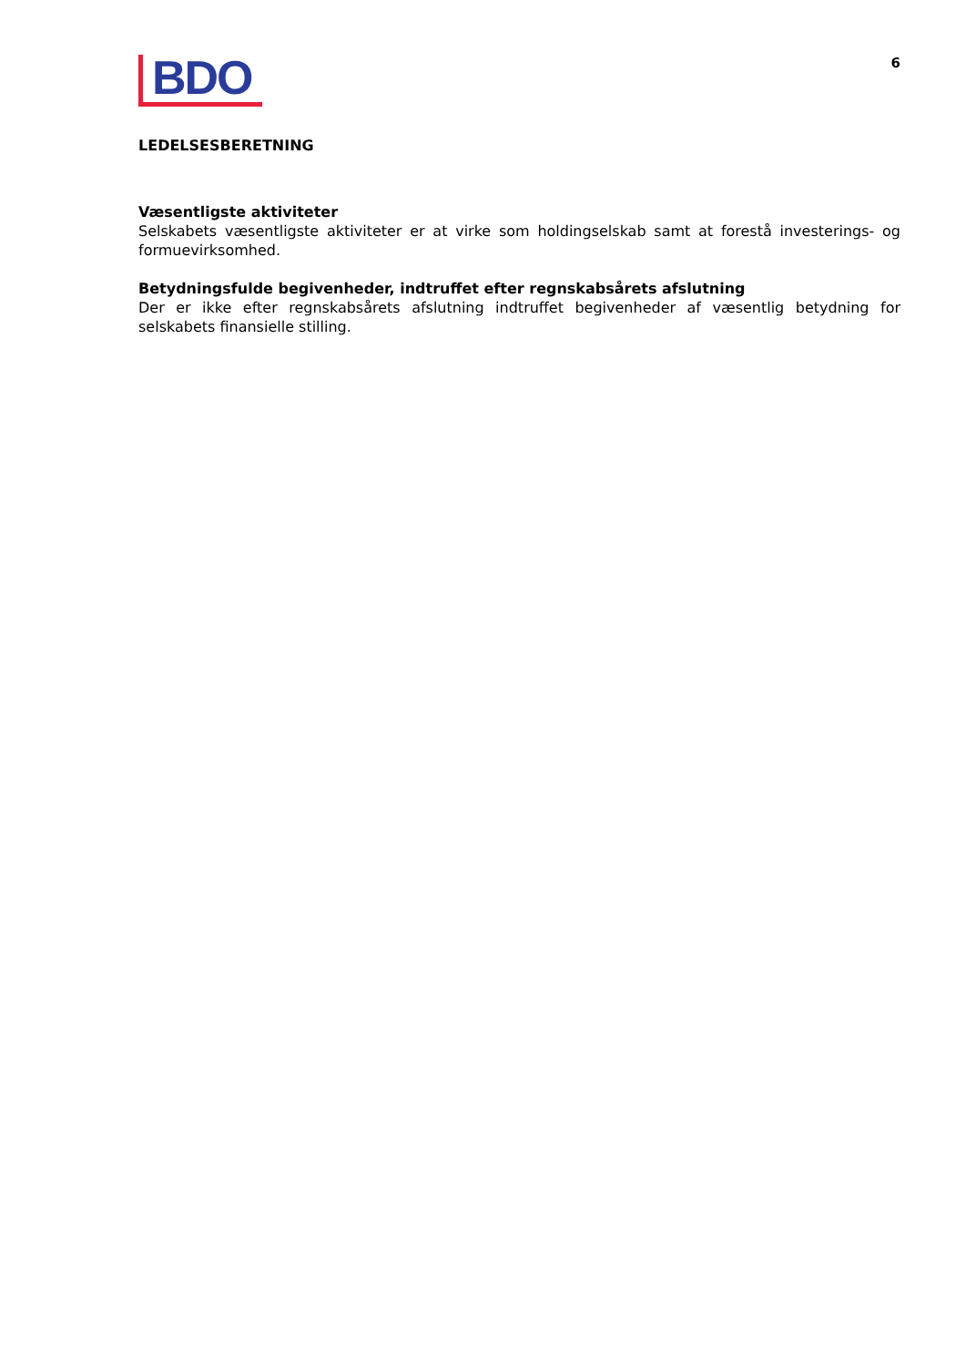BDO
6
LEDELSESBERETNING
Væsentligste aktiviteter
Selskabets væsentligste aktiviteter er at virke som holdingselskab samt at forestå investerings- og formuevirksomhed.
Betydningsfulde begivenheder, indtruffet efter regnskabsårets afslutning
Der er ikke efter regnskabsårets afslutning indtruffet begivenheder af væsentlig betydning for selskabets finansielle stilling.